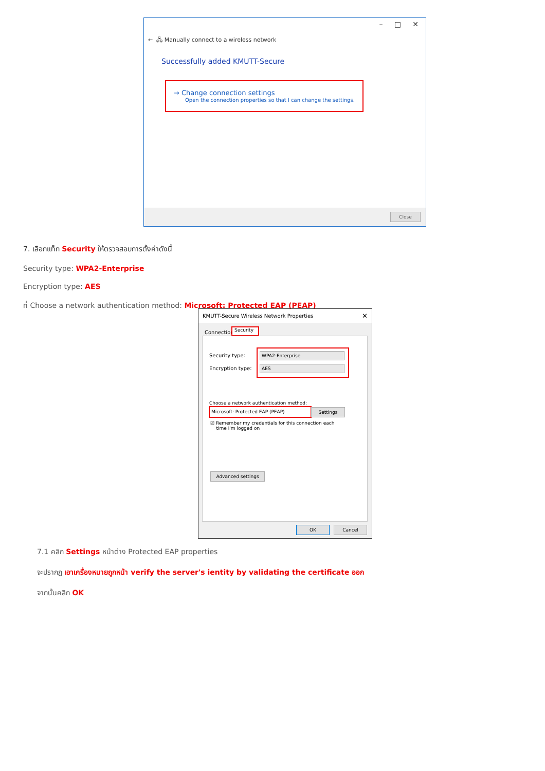– □ ✕
← 🖧 Manually connect to a wireless network
Successfully added KMUTT-Secure
→ Change connection settings
Open the connection properties so that I can change the settings.
Close
7. เลือกแท็ก Security ให้ตรวจสอบการตั้งค่าดังนี้
Security type: WPA2-Enterprise
Encryption type: AES
ที่ Choose a network authentication method: Microsoft: Protected EAP (PEAP)
KMUTT-Secure Wireless Network Properties ✕
Connection
Security
Security type:
Encryption type:
WPA2-Enterprise
AES
Choose a network authentication method:
Microsoft: Protected EAP (PEAP) Settings
☑ Remember my credentials for this connection each
time I'm logged on
Advanced settings
OK Cancel
7.1 คลิก Settings หน้าต่าง Protected EAP properties
จะปรากฏ เอาเครื่องหมายถูกหน้า verify the server's ientity by validating the certificate ออก
จากนั้นคลิก OK